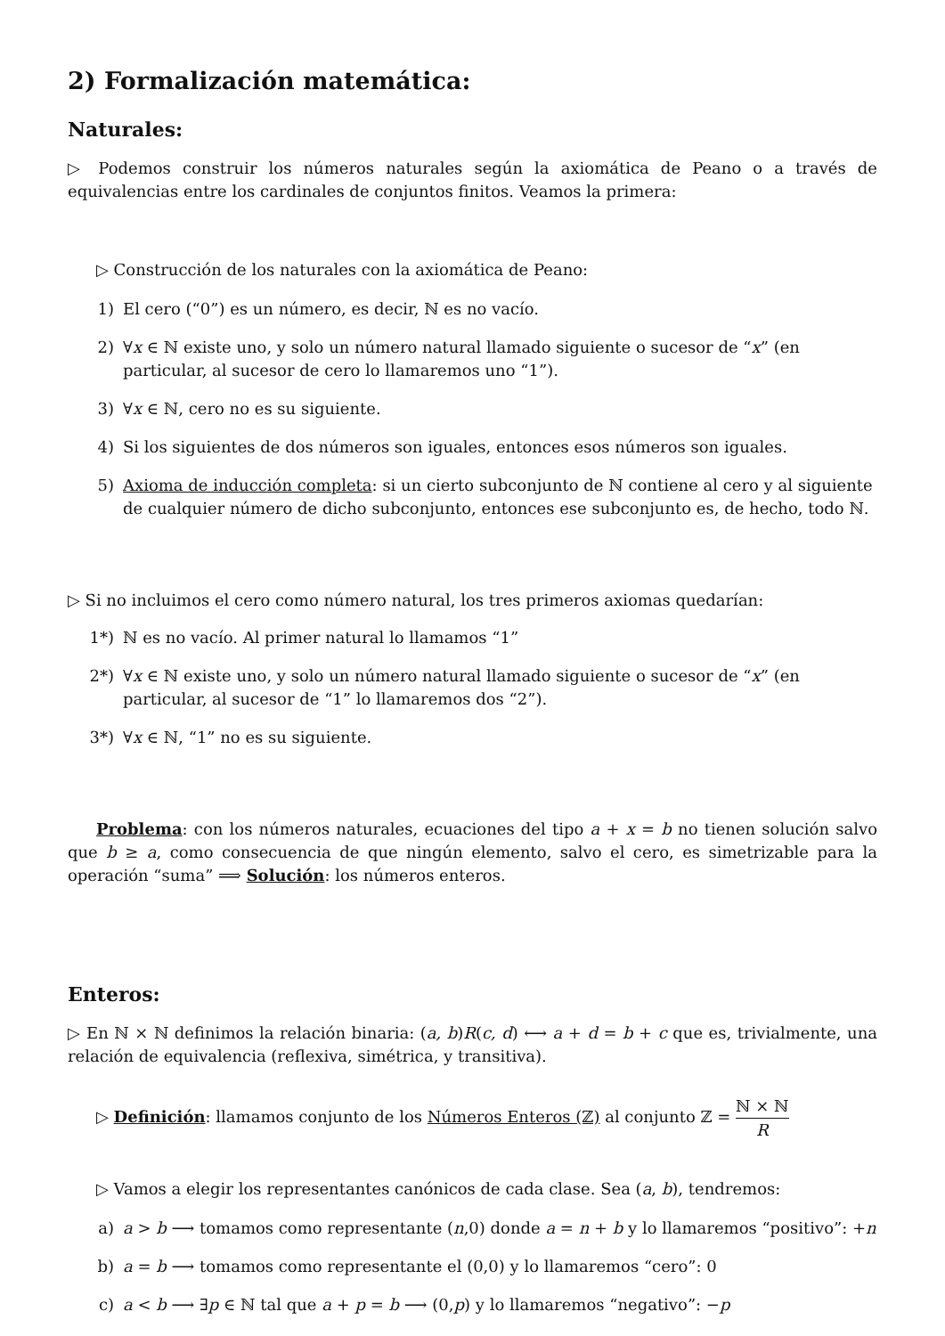2) Formalización matemática:
Naturales:
▷ Podemos construir los números naturales según la axiomática de Peano o a través de equivalencias entre los cardinales de conjuntos finitos. Veamos la primera:
▷ Construcción de los naturales con la axiomática de Peano:
1) El cero (“0”) es un número, es decir, ℕ es no vacío.
2) ∀x ∈ ℕ existe uno, y solo un número natural llamado siguiente o sucesor de “x” (en particular, al sucesor de cero lo llamaremos uno “1”).
3) ∀x ∈ ℕ, cero no es su siguiente.
4) Si los siguientes de dos números son iguales, entonces esos números son iguales.
5) Axioma de inducción completa: si un cierto subconjunto de ℕ contiene al cero y al siguiente de cualquier número de dicho subconjunto, entonces ese subconjunto es, de hecho, todo ℕ.
▷ Si no incluimos el cero como número natural, los tres primeros axiomas quedarían:
1*) ℕ es no vacío. Al primer natural lo llamamos “1”
2*) ∀x ∈ ℕ existe uno, y solo un número natural llamado siguiente o sucesor de “x” (en particular, al sucesor de “1” lo llamaremos dos “2”).
3*) ∀x ∈ ℕ, “1” no es su siguiente.
Problema: con los números naturales, ecuaciones del tipo a + x = b no tienen solución salvo que b ≥ a, como consecuencia de que ningún elemento, salvo el cero, es simetrizable para la operación “suma” ⟹ Solución: los números enteros.
Enteros:
▷ En ℕ × ℕ definimos la relación binaria: (a, b)R(c, d) ⟷ a + d = b + c que es, trivialmente, una relación de equivalencia (reflexiva, simétrica, y transitiva).
▷ Definición: llamamos conjunto de los Números Enteros (ℤ) al conjunto ℤ = ℕ × ℕ R
▷ Vamos a elegir los representantes canónicos de cada clase. Sea (a, b), tendremos:
a) a > b ⟶ tomamos como representante (n,0) donde a = n + b y lo llamaremos “positivo”: +n
b) a = b ⟶ tomamos como representante el (0,0) y lo llamaremos “cero”: 0
c) a < b ⟶ ∃p ∈ ℕ tal que a + p = b ⟶ (0,p) y lo llamaremos “negativo”: −p